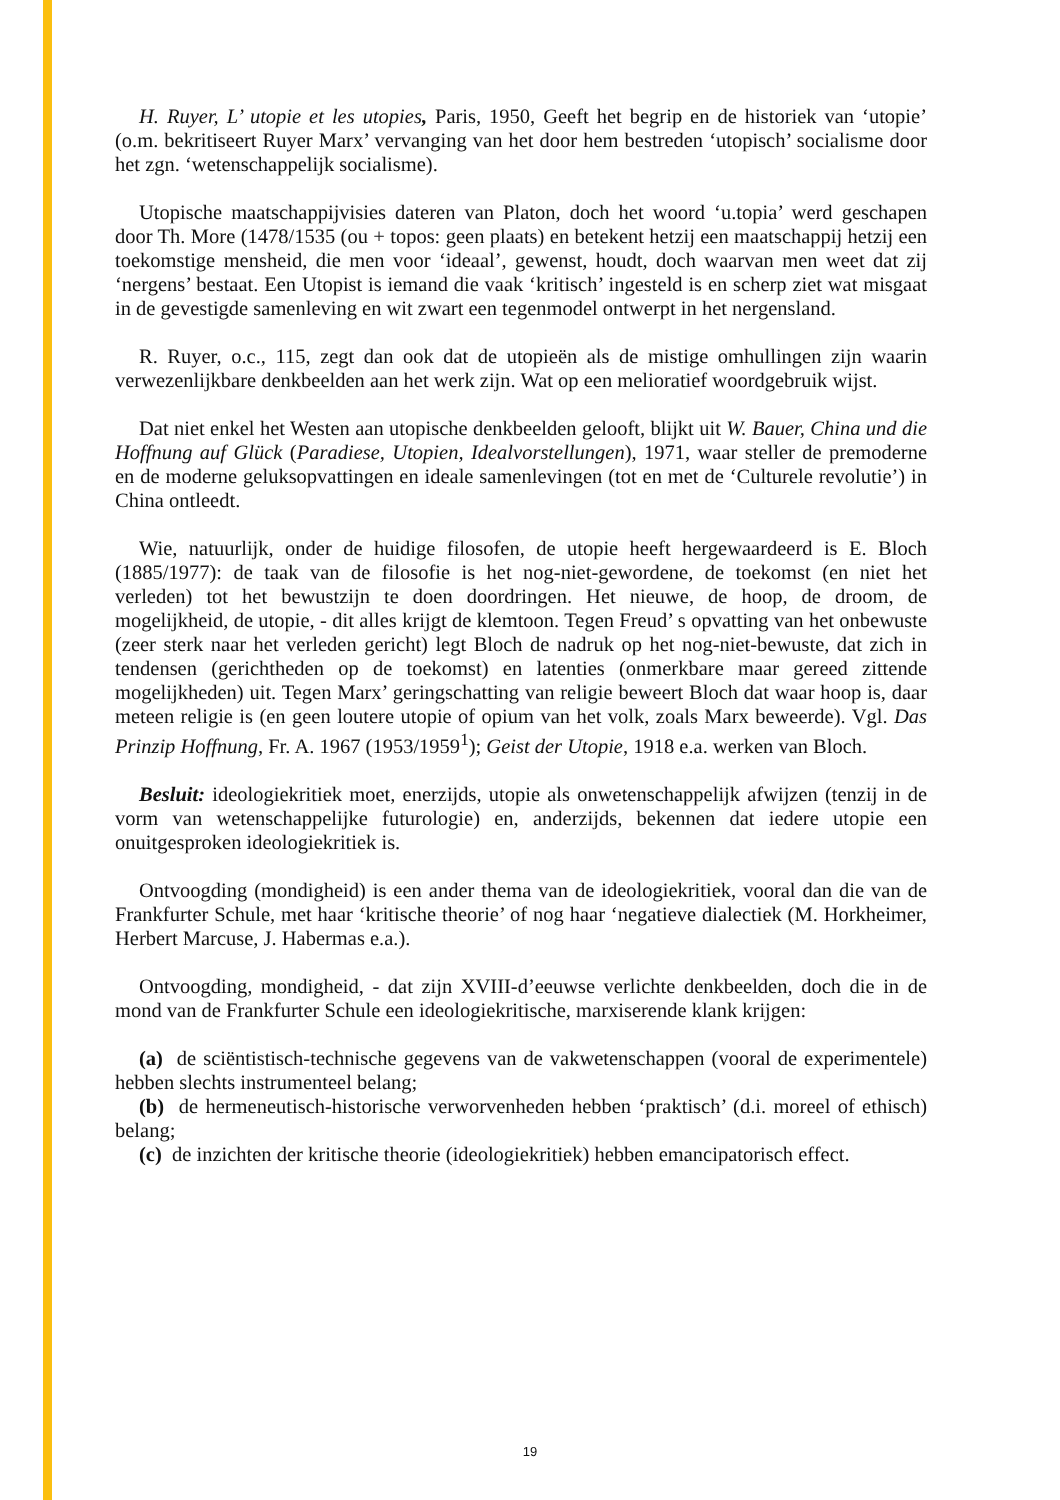H. Ruyer, L’ utopie et les utopies, Paris, 1950, Geeft het begrip en de historiek van ‘utopie’ (o.m. bekritiseert Ruyer Marx’ vervanging van het door hem bestreden ‘utopisch’ socialisme door het zgn. ‘wetenschappelijk socialisme).
Utopische maatschappijvisies dateren van Platon, doch het woord ‘u.topia’ werd geschapen door Th. More (1478/1535 (ou + topos: geen plaats) en betekent hetzij een maatschappij hetzij een toekomstige mensheid, die men voor ‘ideaal’, gewenst, houdt, doch waarvan men weet dat zij ‘nergens’ bestaat. Een Utopist is iemand die vaak ‘kritisch’ ingesteld is en scherp ziet wat misgaat in de gevestigde samenleving en wit zwart een tegenmodel ontwerpt in het nergensland.
R. Ruyer, o.c., 115, zegt dan ook dat de utopieën als de mistige omhullingen zijn waarin verwezenlijkbare denkbeelden aan het werk zijn. Wat op een melioratief woordgebruik wijst.
Dat niet enkel het Westen aan utopische denkbeelden gelooft, blijkt uit W. Bauer, China und die Hoffnung auf Glück (Paradiese, Utopien, Idealvorstellungen), 1971, waar steller de premoderne en de moderne geluksopvattingen en ideale samenlevingen (tot en met de ‘Culturele revolutie’) in China ontleedt.
Wie, natuurlijk, onder de huidige filosofen, de utopie heeft hergewaardeerd is E. Bloch (1885/1977): de taak van de filosofie is het nog-niet-gewordene, de toekomst (en niet het verleden) tot het bewustzijn te doen doordringen. Het nieuwe, de hoop, de droom, de mogelijkheid, de utopie, - dit alles krijgt de klemtoon. Tegen Freud’ s opvatting van het onbewuste (zeer sterk naar het verleden gericht) legt Bloch de nadruk op het nog-niet-bewuste, dat zich in tendensen (gerichtheden op de toekomst) en latenties (onmerkbare maar gereed zittende mogelijkheden) uit. Tegen Marx’ geringschatting van religie beweert Bloch dat waar hoop is, daar meteen religie is (en geen loutere utopie of opium van het volk, zoals Marx beweerde). Vgl. Das Prinzip Hoffnung, Fr. A. 1967 (1953/1959<sup>1</sup>); Geist der Utopie, 1918 e.a. werken van Bloch.
Besluit: ideologiekritiek moet, enerzijds, utopie als onwetenschappelijk afwijzen (tenzij in de vorm van wetenschappelijke futurologie) en, anderzijds, bekennen dat iedere utopie een onuitgesproken ideologiekritiek is.
Ontvoogding (mondigheid) is een ander thema van de ideologiekritiek, vooral dan die van de Frankfurter Schule, met haar ‘kritische theorie’ of nog haar ‘negatieve dialectiek (M. Horkheimer, Herbert Marcuse, J. Habermas e.a.).
Ontvoogding, mondigheid, - dat zijn XVIII-d’eeuwse verlichte denkbeelden, doch die in de mond van de Frankfurter Schule een ideologiekritische, marxiserende klank krijgen:
(a) de sciëntistisch-technische gegevens van de vakwetenschappen (vooral de experimentele) hebben slechts instrumenteel belang;
(b) de hermeneutisch-historische verworvenheden hebben ‘praktisch’ (d.i. moreel of ethisch) belang;
(c) de inzichten der kritische theorie (ideologiekritiek) hebben emancipatorisch effect.
19